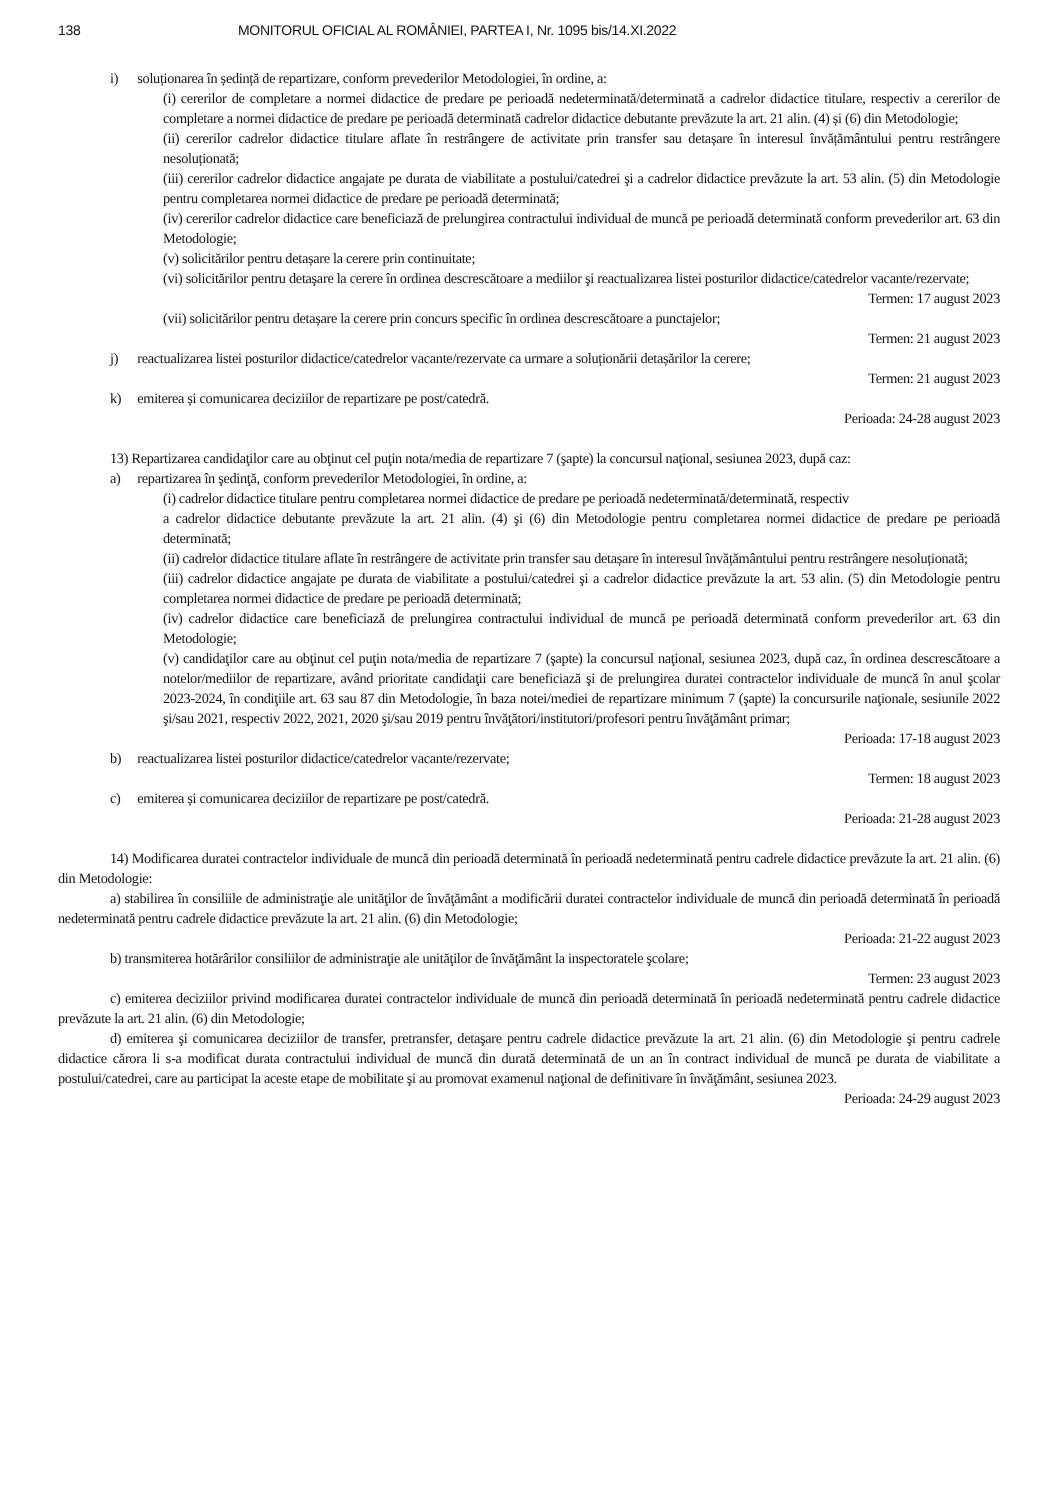138 MONITORUL OFICIAL AL ROMÂNIEI, PARTEA I, Nr. 1095 bis/14.XI.2022
i) soluționarea în ședință de repartizare, conform prevederilor Metodologiei, în ordine, a:
(i) cererilor de completare a normei didactice de predare pe perioadă nedeterminată/determinată a cadrelor didactice titulare, respectiv a cererilor de completare a normei didactice de predare pe perioadă determinată cadrelor didactice debutante prevăzute la art. 21 alin. (4) și (6) din Metodologie;
(ii) cererilor cadrelor didactice titulare aflate în restrângere de activitate prin transfer sau detașare în interesul învățământului pentru restrângere nesoluționată;
(iii) cererilor cadrelor didactice angajate pe durata de viabilitate a postului/catedrei şi a cadrelor didactice prevăzute la art. 53 alin. (5) din Metodologie pentru completarea normei didactice de predare pe perioadă determinată;
(iv) cererilor cadrelor didactice care beneficiază de prelungirea contractului individual de muncă pe perioadă determinată conform prevederilor art. 63 din Metodologie;
(v) solicitărilor pentru detașare la cerere prin continuitate;
(vi) solicitărilor pentru detaşare la cerere în ordinea descrescătoare a mediilor şi reactualizarea listei posturilor didactice/catedrelor vacante/rezervate;
Termen: 17 august 2023
(vii) solicitărilor pentru detașare la cerere prin concurs specific în ordinea descrescătoare a punctajelor;
Termen: 21 august 2023
j) reactualizarea listei posturilor didactice/catedrelor vacante/rezervate ca urmare a soluționării detașărilor la cerere;
Termen: 21 august 2023
k) emiterea și comunicarea deciziilor de repartizare pe post/catedră.
Perioada: 24-28 august 2023
13) Repartizarea candidaţilor care au obţinut cel puţin nota/media de repartizare 7 (şapte) la concursul naţional, sesiunea 2023, după caz:
a) repartizarea în şedinţă, conform prevederilor Metodologiei, în ordine, a:
(i) cadrelor didactice titulare pentru completarea normei didactice de predare pe perioadă nedeterminată/determinată, respectiv
a cadrelor didactice debutante prevăzute la art. 21 alin. (4) şi (6) din Metodologie pentru completarea normei didactice de predare pe perioadă determinată;
(ii) cadrelor didactice titulare aflate în restrângere de activitate prin transfer sau detașare în interesul învățământului pentru restrângere nesoluționată;
(iii) cadrelor didactice angajate pe durata de viabilitate a postului/catedrei şi a cadrelor didactice prevăzute la art. 53 alin. (5) din Metodologie pentru completarea normei didactice de predare pe perioadă determinată;
(iv) cadrelor didactice care beneficiază de prelungirea contractului individual de muncă pe perioadă determinată conform prevederilor art. 63 din Metodologie;
(v) candidaţilor care au obţinut cel puţin nota/media de repartizare 7 (şapte) la concursul naţional, sesiunea 2023, după caz, în ordinea descrescătoare a notelor/mediilor de repartizare, având prioritate candidaţii care beneficiază şi de prelungirea duratei contractelor individuale de muncă în anul şcolar 2023-2024, în condiţiile art. 63 sau 87 din Metodologie, în baza notei/mediei de repartizare minimum 7 (şapte) la concursurile naţionale, sesiunile 2022 şi/sau 2021, respectiv 2022, 2021, 2020 şi/sau 2019 pentru învăţători/institutori/profesori pentru învăţământ primar;
Perioada: 17-18 august 2023
b) reactualizarea listei posturilor didactice/catedrelor vacante/rezervate;
Termen: 18 august 2023
c) emiterea și comunicarea deciziilor de repartizare pe post/catedră.
Perioada: 21-28 august 2023
14) Modificarea duratei contractelor individuale de muncă din perioadă determinată în perioadă nedeterminată pentru cadrele didactice prevăzute la art. 21 alin. (6) din Metodologie:
a) stabilirea în consiliile de administraţie ale unităţilor de învăţământ a modificării duratei contractelor individuale de muncă din perioadă determinată în perioadă nedeterminată pentru cadrele didactice prevăzute la art. 21 alin. (6) din Metodologie;
Perioada: 21-22 august 2023
b) transmiterea hotărârilor consiliilor de administraţie ale unităţilor de învăţământ la inspectoratele şcolare;
Termen: 23 august 2023
c) emiterea deciziilor privind modificarea duratei contractelor individuale de muncă din perioadă determinată în perioadă nedeterminată pentru cadrele didactice prevăzute la art. 21 alin. (6) din Metodologie;
d) emiterea şi comunicarea deciziilor de transfer, pretransfer, detaşare pentru cadrele didactice prevăzute la art. 21 alin. (6) din Metodologie şi pentru cadrele didactice cărora li s-a modificat durata contractului individual de muncă din durată determinată de un an în contract individual de muncă pe durata de viabilitate a postului/catedrei, care au participat la aceste etape de mobilitate şi au promovat examenul naţional de definitivare în învăţământ, sesiunea 2023.
Perioada: 24-29 august 2023